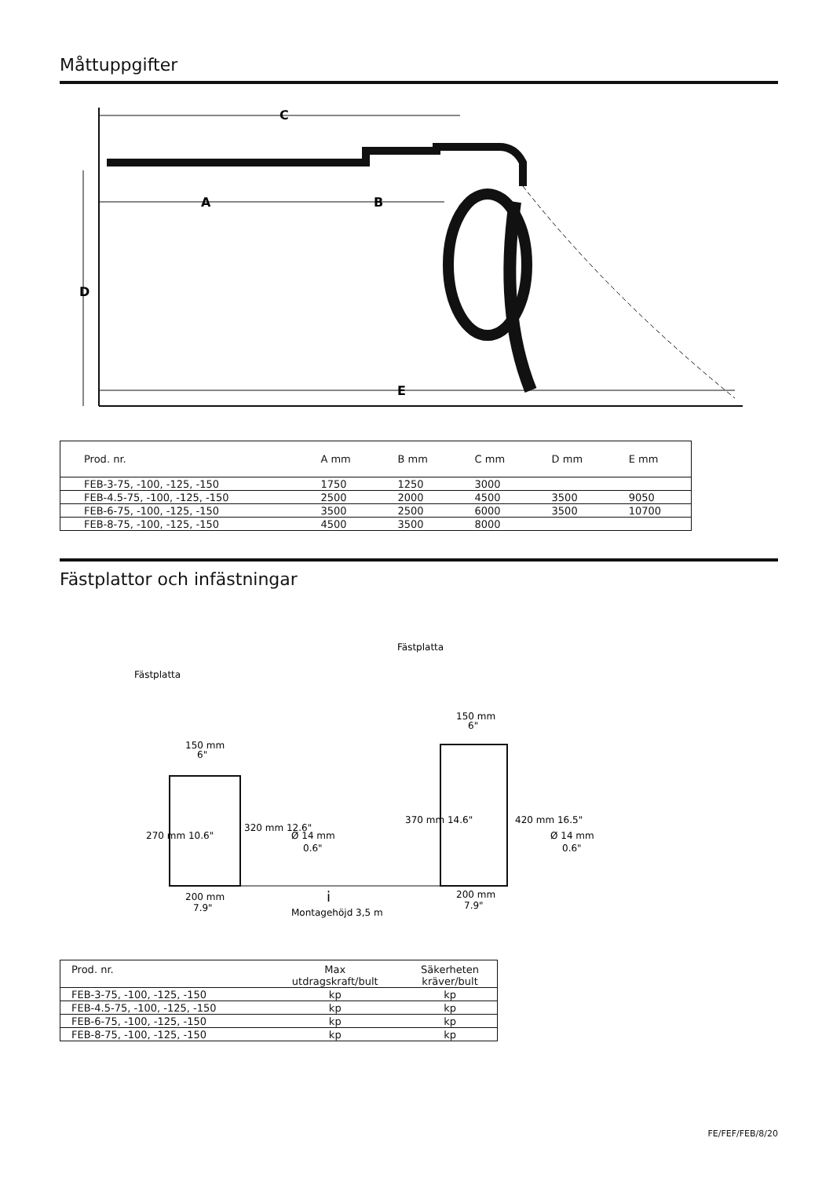Måttuppgifter
C
A
B
D
E
| Prod. nr. | A mm | B mm | C mm | D mm | E mm |
| --- | --- | --- | --- | --- | --- |
| FEB-3-75, -100, -125, -150 | 1750 | 1250 | 3000 | | |
| FEB-4.5-75, -100, -125, -150 | 2500 | 2000 | 4500 | 3500 | 9050 |
| FEB-6-75, -100, -125, -150 | 3500 | 2500 | 6000 | 3500 | 10700 |
| FEB-8-75, -100, -125, -150 | 4500 | 3500 | 8000 | | |
Fästplattor och infästningar
Fästplatta
Fästplatta
150 mm
6"
270 mm 10.6"
320 mm 12.6"
Ø 14 mm
0.6"
200 mm
7.9"
i
Montagehöjd 3,5 m
150 mm
6"
370 mm 14.6"
420 mm 16.5"
Ø 14 mm
0.6"
200 mm
7.9"
| Prod. nr. | Max utdragskraft/bult | Säkerheten kräver/bult |
| --- | --- | --- |
| FEB-3-75, -100, -125, -150 | kp | kp |
| FEB-4.5-75, -100, -125, -150 | kp | kp |
| FEB-6-75, -100, -125, -150 | kp | kp |
| FEB-8-75, -100, -125, -150 | kp | kp |
FE/FEF/FEB/8/20